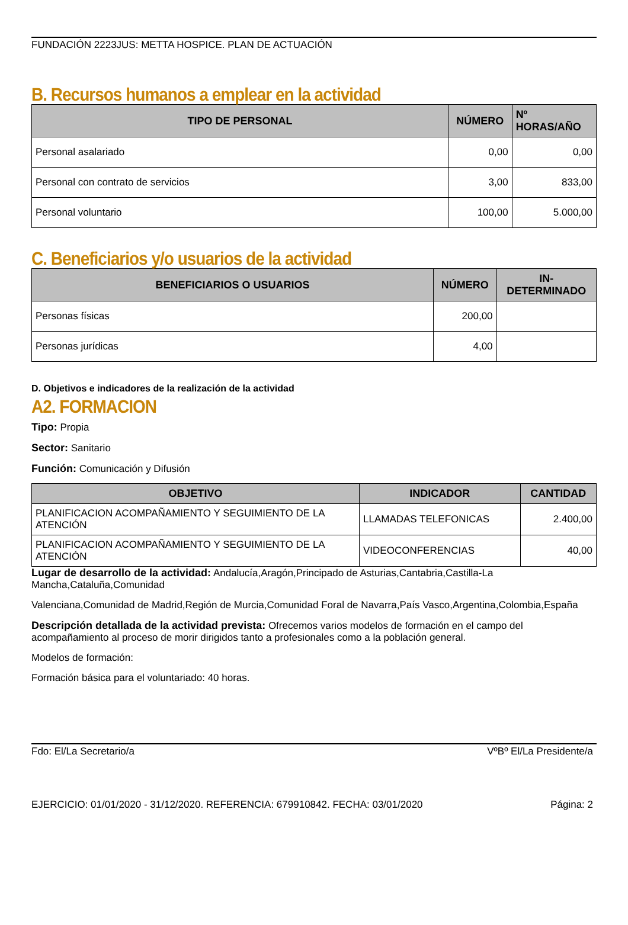FUNDACIÓN 2223JUS: METTA HOSPICE. PLAN DE ACTUACIÓN
B. Recursos humanos a emplear en la actividad
| TIPO DE PERSONAL | NÚMERO | Nº HORAS/AÑO |
| --- | --- | --- |
| Personal asalariado | 0,00 | 0,00 |
| Personal con contrato de servicios | 3,00 | 833,00 |
| Personal voluntario | 100,00 | 5.000,00 |
C. Beneficiarios y/o usuarios de la actividad
| BENEFICIARIOS O USUARIOS | NÚMERO | IN- DETERMINADO |
| --- | --- | --- |
| Personas físicas | 200,00 | |
| Personas jurídicas | 4,00 | |
D. Objetivos e indicadores de la realización de la actividad
A2. FORMACION
Tipo: Propia
Sector: Sanitario
Función: Comunicación y Difusión
| OBJETIVO | INDICADOR | CANTIDAD |
| --- | --- | --- |
| PLANIFICACION ACOMPAÑAMIENTO Y SEGUIMIENTO DE LA ATENCIÓN | LLAMADAS TELEFONICAS | 2.400,00 |
| PLANIFICACION ACOMPAÑAMIENTO Y SEGUIMIENTO DE LA ATENCIÓN | VIDEOCONFERENCIAS | 40,00 |
Lugar de desarrollo de la actividad: Andalucía,Aragón,Principado de Asturias,Cantabria,Castilla-La Mancha,Cataluña,Comunidad
Valenciana,Comunidad de Madrid,Región de Murcia,Comunidad Foral de Navarra,País Vasco,Argentina,Colombia,España
Descripción detallada de la actividad prevista: Ofrecemos varios modelos de formación en el campo del acompañamiento al proceso de morir dirigidos tanto a profesionales como a la población general.
Modelos de formación:
Formación básica para el voluntariado: 40 horas.
Fdo: El/La Secretario/a VºBº El/La Presidente/a
EJERCICIO: 01/01/2020 - 31/12/2020. REFERENCIA: 679910842. FECHA: 03/01/2020 Página: 2